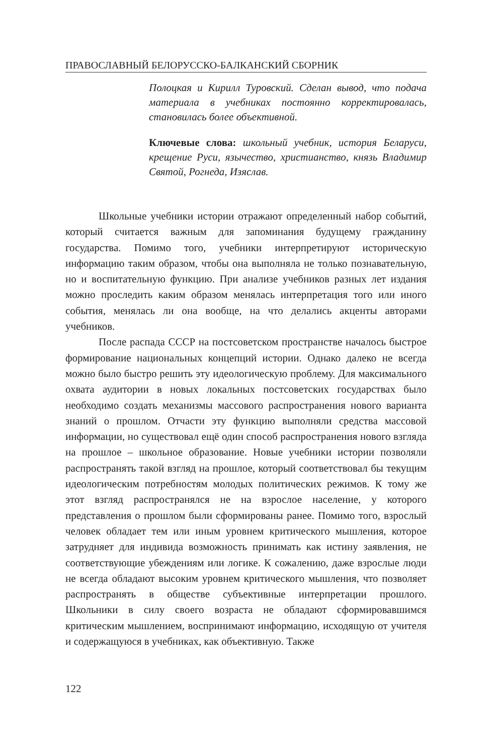ПРАВОСЛАВНЫЙ БЕЛОРУССКО-БАЛКАНСКИЙ СБОРНИК
Полоцкая и Кирилл Туровский. Сделан вывод, что подача материала в учебниках постоянно корректировалась, становилась более объективной.
Ключевые слова: школьный учебник, история Беларуси, крещение Руси, язычество, христианство, князь Владимир Святой, Рогнеда, Изяслав.
Школьные учебники истории отражают определенный набор событий, который считается важным для запоминания будущему гражданину государства. Помимо того, учебники интерпретируют историческую информацию таким образом, чтобы она выполняла не только познавательную, но и воспитательную функцию. При анализе учебников разных лет издания можно проследить каким образом менялась интерпретация того или иного события, менялась ли она вообще, на что делались акценты авторами учебников.
После распада СССР на постсоветском пространстве началось быстрое формирование национальных концепций истории. Однако далеко не всегда можно было быстро решить эту идеологическую проблему. Для максимального охвата аудитории в новых локальных постсоветских государствах было необходимо создать механизмы массового распространения нового варианта знаний о прошлом. Отчасти эту функцию выполняли средства массовой информации, но существовал ещё один способ распространения нового взгляда на прошлое – школьное образование. Новые учебники истории позволяли распространять такой взгляд на прошлое, который соответствовал бы текущим идеологическим потребностям молодых политических режимов. К тому же этот взгляд распространялся не на взрослое население, у которого представления о прошлом были сформированы ранее. Помимо того, взрослый человек обладает тем или иным уровнем критического мышления, которое затрудняет для индивида возможность принимать как истину заявления, не соответствующие убеждениям или логике. К сожалению, даже взрослые люди не всегда обладают высоким уровнем критического мышления, что позволяет распространять в обществе субъективные интерпретации прошлого. Школьники в силу своего возраста не обладают сформировавшимся критическим мышлением, воспринимают информацию, исходящую от учителя и содержащуюся в учебниках, как объективную. Также
122